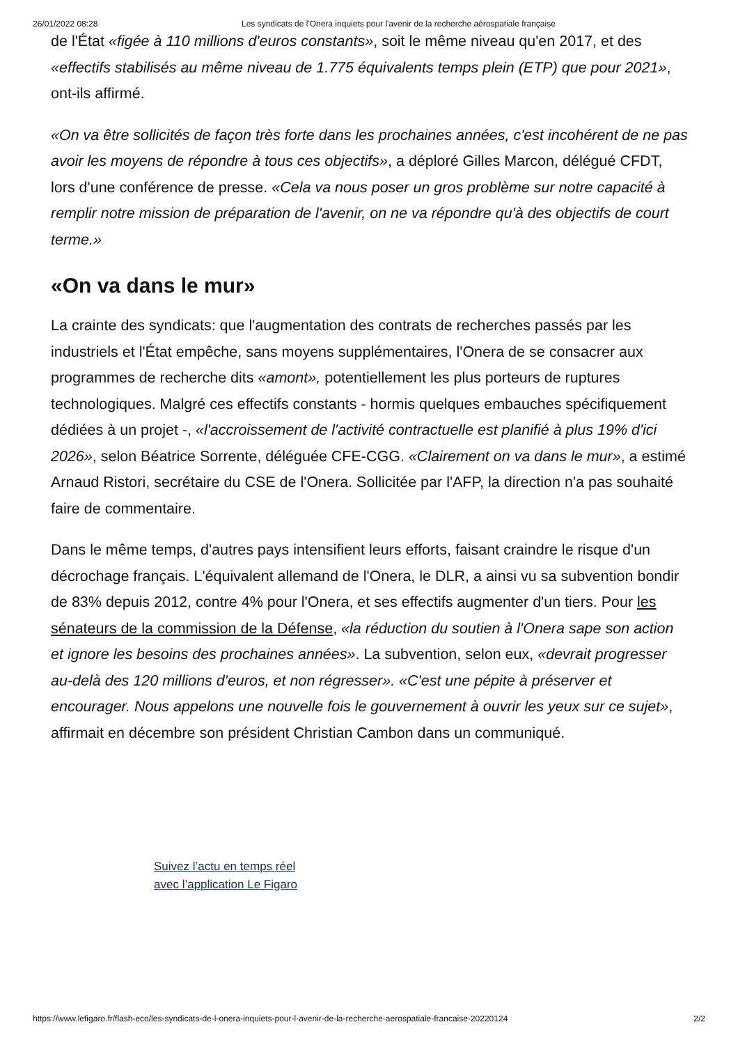26/01/2022 08:28 Les syndicats de l'Onera inquiets pour l'avenir de la recherche aérospatiale française
de l'État «figée à 110 millions d'euros constants», soit le même niveau qu'en 2017, et des «effectifs stabilisés au même niveau de 1.775 équivalents temps plein (ETP) que pour 2021», ont-ils affirmé.
«On va être sollicités de façon très forte dans les prochaines années, c'est incohérent de ne pas avoir les moyens de répondre à tous ces objectifs», a déploré Gilles Marcon, délégué CFDT, lors d'une conférence de presse. «Cela va nous poser un gros problème sur notre capacité à remplir notre mission de préparation de l'avenir, on ne va répondre qu'à des objectifs de court terme.»
«On va dans le mur»
La crainte des syndicats: que l'augmentation des contrats de recherches passés par les industriels et l'État empêche, sans moyens supplémentaires, l'Onera de se consacrer aux programmes de recherche dits «amont», potentiellement les plus porteurs de ruptures technologiques. Malgré ces effectifs constants - hormis quelques embauches spécifiquement dédiées à un projet -, «l'accroissement de l'activité contractuelle est planifié à plus 19% d'ici 2026», selon Béatrice Sorrente, déléguée CFE-CGG. «Clairement on va dans le mur», a estimé Arnaud Ristori, secrétaire du CSE de l'Onera. Sollicitée par l'AFP, la direction n'a pas souhaité faire de commentaire.
Dans le même temps, d'autres pays intensifient leurs efforts, faisant craindre le risque d'un décrochage français. L'équivalent allemand de l'Onera, le DLR, a ainsi vu sa subvention bondir de 83% depuis 2012, contre 4% pour l'Onera, et ses effectifs augmenter d'un tiers. Pour les sénateurs de la commission de la Défense, «la réduction du soutien à l'Onera sape son action et ignore les besoins des prochaines années». La subvention, selon eux, «devrait progresser au-delà des 120 millions d'euros, et non régresser». «C'est une pépite à préserver et encourager. Nous appelons une nouvelle fois le gouvernement à ouvrir les yeux sur ce sujet», affirmait en décembre son président Christian Cambon dans un communiqué.
Suivez l’actu en temps réel
avec l’application Le Figaro
https://www.lefigaro.fr/flash-eco/les-syndicats-de-l-onera-inquiets-pour-l-avenir-de-la-recherche-aerospatiale-francaise-20220124 2/2